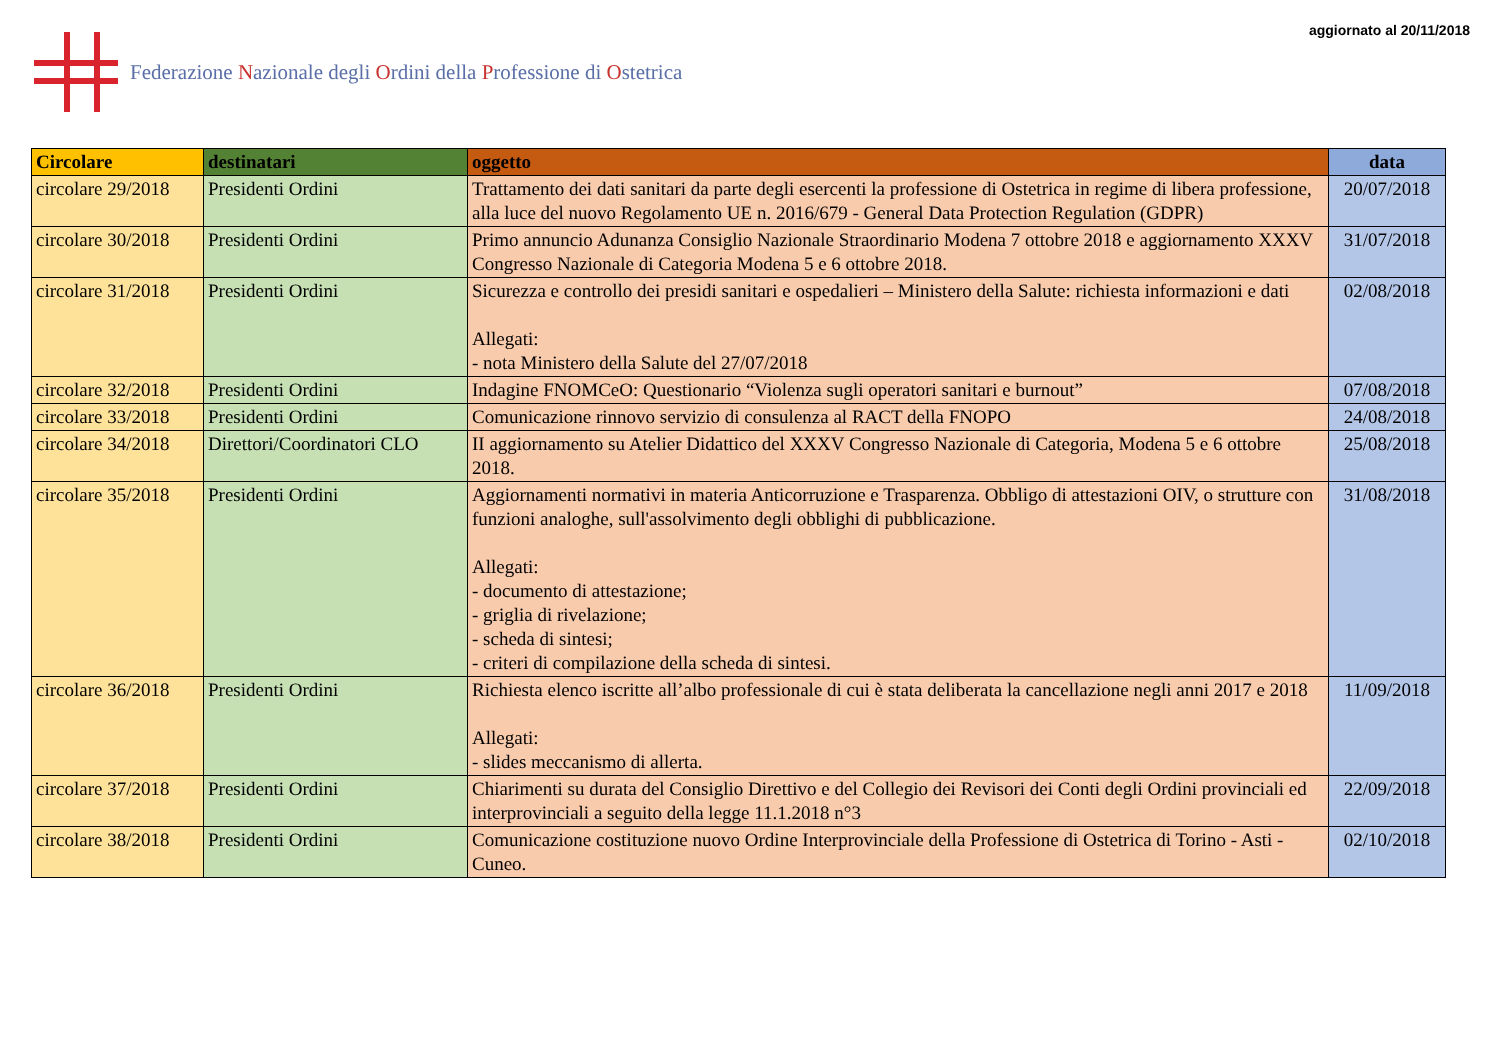Federazione Nazionale degli Ordini della Professione di Ostetrica
aggiornato al 20/11/2018
| Circolare | destinatari | oggetto | data |
| --- | --- | --- | --- |
| circolare 29/2018 | Presidenti Ordini | Trattamento dei dati sanitari da parte degli esercenti la professione di Ostetrica in regime di libera professione, alla luce del nuovo Regolamento UE n. 2016/679 - General Data Protection Regulation (GDPR) | 20/07/2018 |
| circolare 30/2018 | Presidenti Ordini | Primo annuncio Adunanza Consiglio Nazionale Straordinario Modena 7 ottobre 2018 e aggiornamento XXXV Congresso Nazionale di Categoria Modena 5 e 6 ottobre 2018. | 31/07/2018 |
| circolare 31/2018 | Presidenti Ordini | Sicurezza e controllo dei presidi sanitari e ospedalieri – Ministero della Salute: richiesta informazioni e dati Allegati: - nota Ministero della Salute del 27/07/2018 | 02/08/2018 |
| circolare 32/2018 | Presidenti Ordini | Indagine FNOMCeO: Questionario “Violenza sugli operatori sanitari e burnout” | 07/08/2018 |
| circolare 33/2018 | Presidenti Ordini | Comunicazione rinnovo servizio di consulenza al RACT della FNOPO | 24/08/2018 |
| circolare 34/2018 | Direttori/Coordinatori CLO | II aggiornamento su Atelier Didattico del XXXV Congresso Nazionale di Categoria, Modena 5 e 6 ottobre 2018. | 25/08/2018 |
| circolare 35/2018 | Presidenti Ordini | Aggiornamenti normativi in materia Anticorruzione e Trasparenza. Obbligo di attestazioni OIV, o strutture con funzioni analoghe, sull'assolvimento degli obblighi di pubblicazione. Allegati: - documento di attestazione; - griglia di rivelazione; - scheda di sintesi; - criteri di compilazione della scheda di sintesi. | 31/08/2018 |
| circolare 36/2018 | Presidenti Ordini | Richiesta elenco iscritte all’albo professionale di cui è stata deliberata la cancellazione negli anni 2017 e 2018 Allegati: - slides meccanismo di allerta. | 11/09/2018 |
| circolare 37/2018 | Presidenti Ordini | Chiarimenti su durata del Consiglio Direttivo e del Collegio dei Revisori dei Conti degli Ordini provinciali ed interprovinciali a seguito della legge 11.1.2018 n°3 | 22/09/2018 |
| circolare 38/2018 | Presidenti Ordini | Comunicazione costituzione nuovo Ordine Interprovinciale della Professione di Ostetrica di Torino - Asti - Cuneo. | 02/10/2018 |